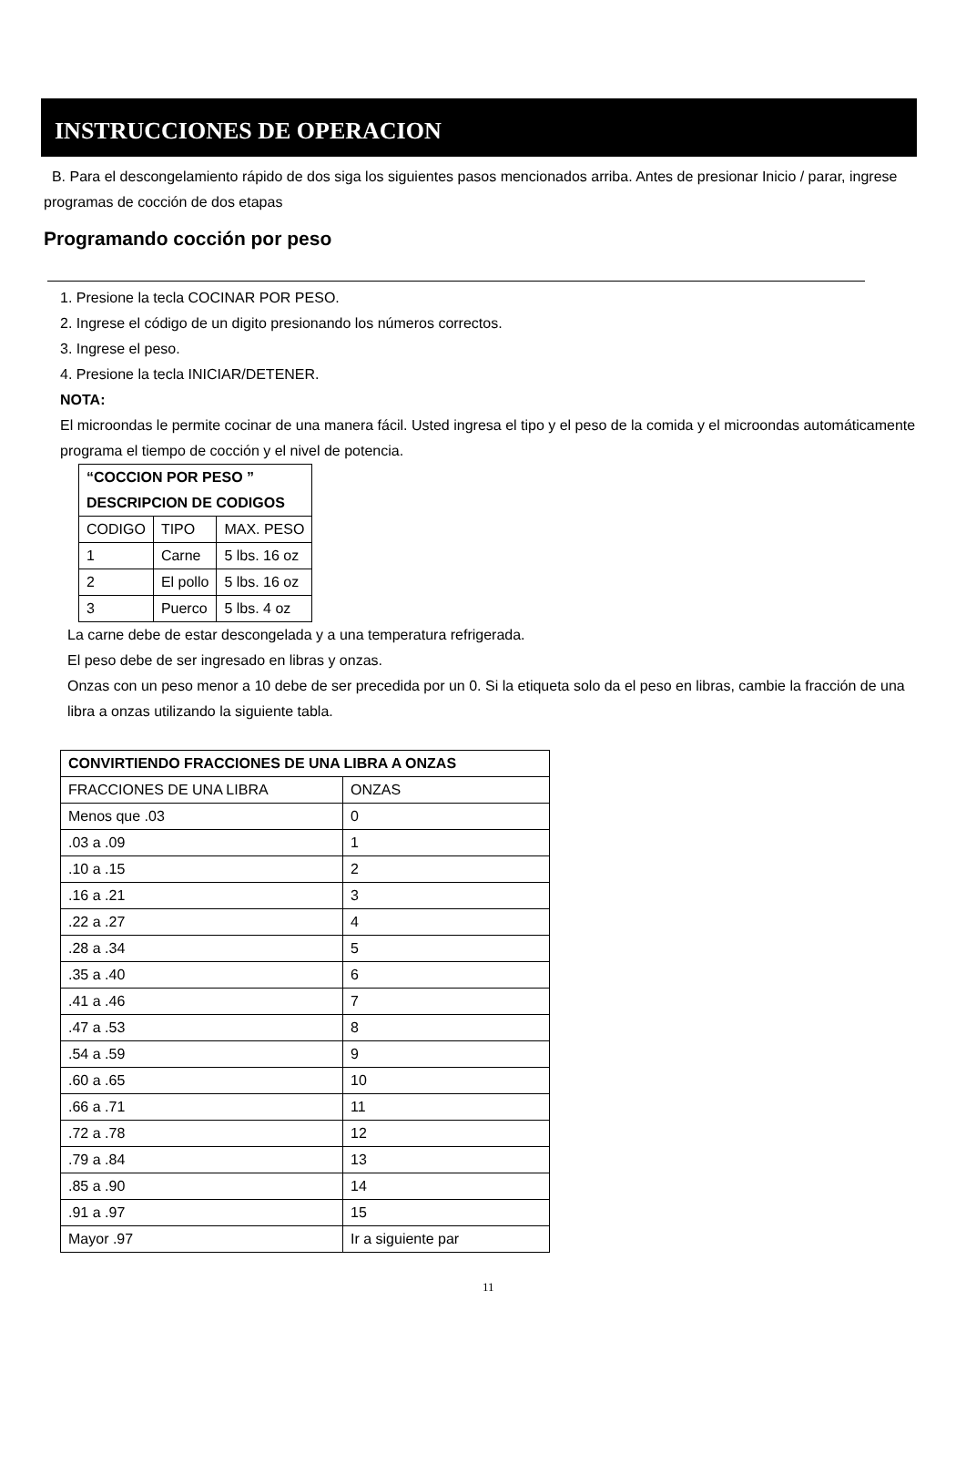INSTRUCCIONES DE OPERACION
B. Para el descongelamiento rápido de dos siga los siguientes pasos mencionados arriba. Antes de presionar Inicio / parar, ingrese programas de cocción de dos etapas
Programando cocción por peso
1. Presione la tecla COCINAR POR PESO.
2. Ingrese el código de un digito presionando los números correctos.
3. Ingrese el peso.
4. Presione la tecla INICIAR/DETENER.
NOTA:
El microondas le permite cocinar de una manera fácil. Usted ingresa el tipo y el peso de la comida y el microondas automáticamente programa el tiempo de cocción y el nivel de potencia.
| “COCCION POR PESO ” DESCRIPCION DE CODIGOS | | |
| --- | --- | --- |
| CODIGO | TIPO | MAX. PESO |
| 1 | Carne | 5 lbs. 16 oz |
| 2 | El pollo | 5 lbs. 16 oz |
| 3 | Puerco | 5 lbs. 4 oz |
La carne debe de estar descongelada y a una temperatura refrigerada.
El peso debe de ser ingresado en libras y onzas.
Onzas con un peso menor a 10 debe de ser precedida por un 0. Si la etiqueta solo da el peso en libras, cambie la fracción de una libra a onzas utilizando la siguiente tabla.
| CONVIRTIENDO FRACCIONES DE UNA LIBRA A ONZAS | |
| --- | --- |
| FRACCIONES DE UNA LIBRA | ONZAS |
| Menos que .03 | 0 |
| .03 a .09 | 1 |
| .10 a .15 | 2 |
| .16 a .21 | 3 |
| .22 a .27 | 4 |
| .28 a .34 | 5 |
| .35 a .40 | 6 |
| .41 a .46 | 7 |
| .47 a .53 | 8 |
| .54 a .59 | 9 |
| .60 a .65 | 10 |
| .66 a .71 | 11 |
| .72 a .78 | 12 |
| .79 a .84 | 13 |
| .85 a .90 | 14 |
| .91 a .97 | 15 |
| Mayor .97 | Ir a siguiente par |
11